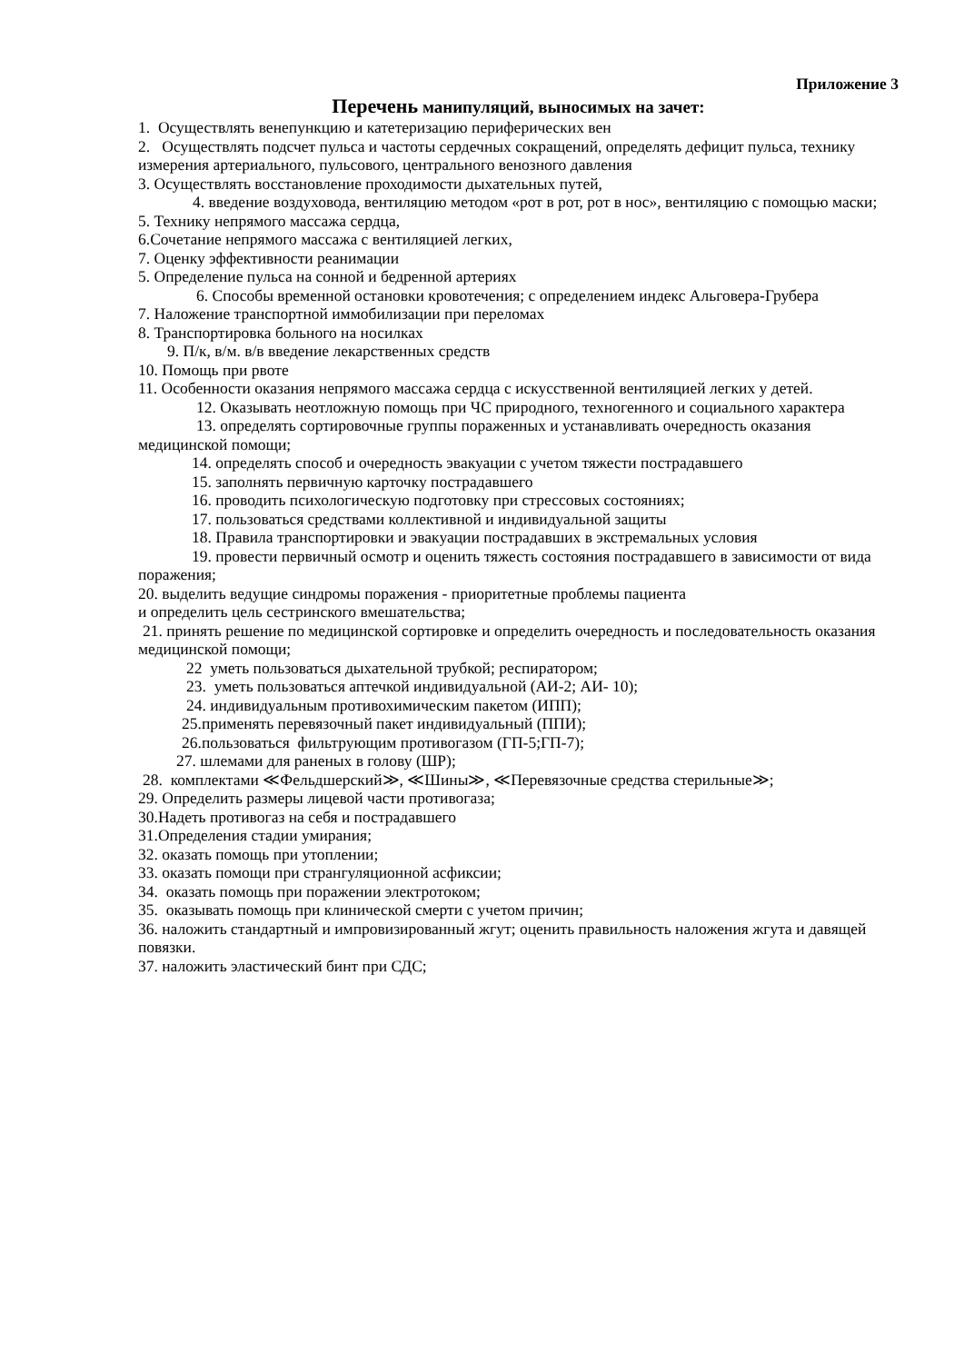Приложение 3
Перечень манипуляций, выносимых на зачет:
1. Осуществлять венепункцию и катетеризацию периферических вен
2. Осуществлять подсчет пульса и частоты сердечных сокращений, определять дефицит пульса, технику измерения артериального, пульсового, центрального венозного давления
3. Осуществлять восстановление проходимости дыхательных путей,
4. введение воздуховода, вентиляцию методом «рот в рот, рот в нос», вентиляцию с помощью маски;
5. Технику непрямого массажа сердца,
6.Сочетание непрямого массажа с вентиляцией легких,
7. Оценку эффективности реанимации
5. Определение пульса на сонной и бедренной артериях
6. Способы временной остановки кровотечения; с определением индекс Альговера-Грубера
7. Наложение транспортной иммобилизации при переломах
8. Транспортировка больного на носилках
9. П/к, в/м. в/в введение лекарственных средств
10. Помощь при рвоте
11. Особенности оказания непрямого массажа сердца с искусственной вентиляцией легких у детей.
12. Оказывать неотложную помощь при ЧС природного, техногенного и социального характера
13. определять сортировочные группы пораженных и устанавливать очередность оказания медицинской помощи;
14. определять способ и очередность эвакуации с учетом тяжести пострадавшего
15. заполнять первичную карточку пострадавшего
16. проводить психологическую подготовку при стрессовых состояниях;
17. пользоваться средствами коллективной и индивидуальной защиты
18. Правила транспортировки и эвакуации пострадавших в экстремальных условия
19. провести первичный осмотр и оценить тяжесть состояния пострадавшего в зависимости от вида поражения;
20. выделить ведущие синдромы поражения - приоритетные проблемы пациента
и определить цель сестринского вмешательства;
21. принять решение по медицинской сортировке и определить очередность и последовательность оказания медицинской помощи;
22 уметь пользоваться дыхательной трубкой; респиратором;
23. уметь пользоваться аптечкой индивидуальной (АИ-2; АИ- 10);
24. индивидуальным противохимическим пакетом (ИПП);
25.применять перевязочный пакет индивидуальный (ППИ);
26.пользоваться фильтрующим противогазом (ГП-5;ГП-7);
27. шлемами для раненых в голову (ШР);
28. комплектами ≪Фельдшерский≫, ≪Шины≫, ≪Перевязочные средства стерильные≫;
29. Определить размеры лицевой части противогаза;
30.Надеть противогаз на себя и пострадавшего
31.Определения стадии умирания;
32. оказать помощь при утоплении;
33. оказать помощи при странгуляционной асфиксии;
34. оказать помощь при поражении электротоком;
35. оказывать помощь при клинической смерти с учетом причин;
36. наложить стандартный и импровизированный жгут; оценить правильность наложения жгута и давящей повязки.
37. наложить эластический бинт при СДС;